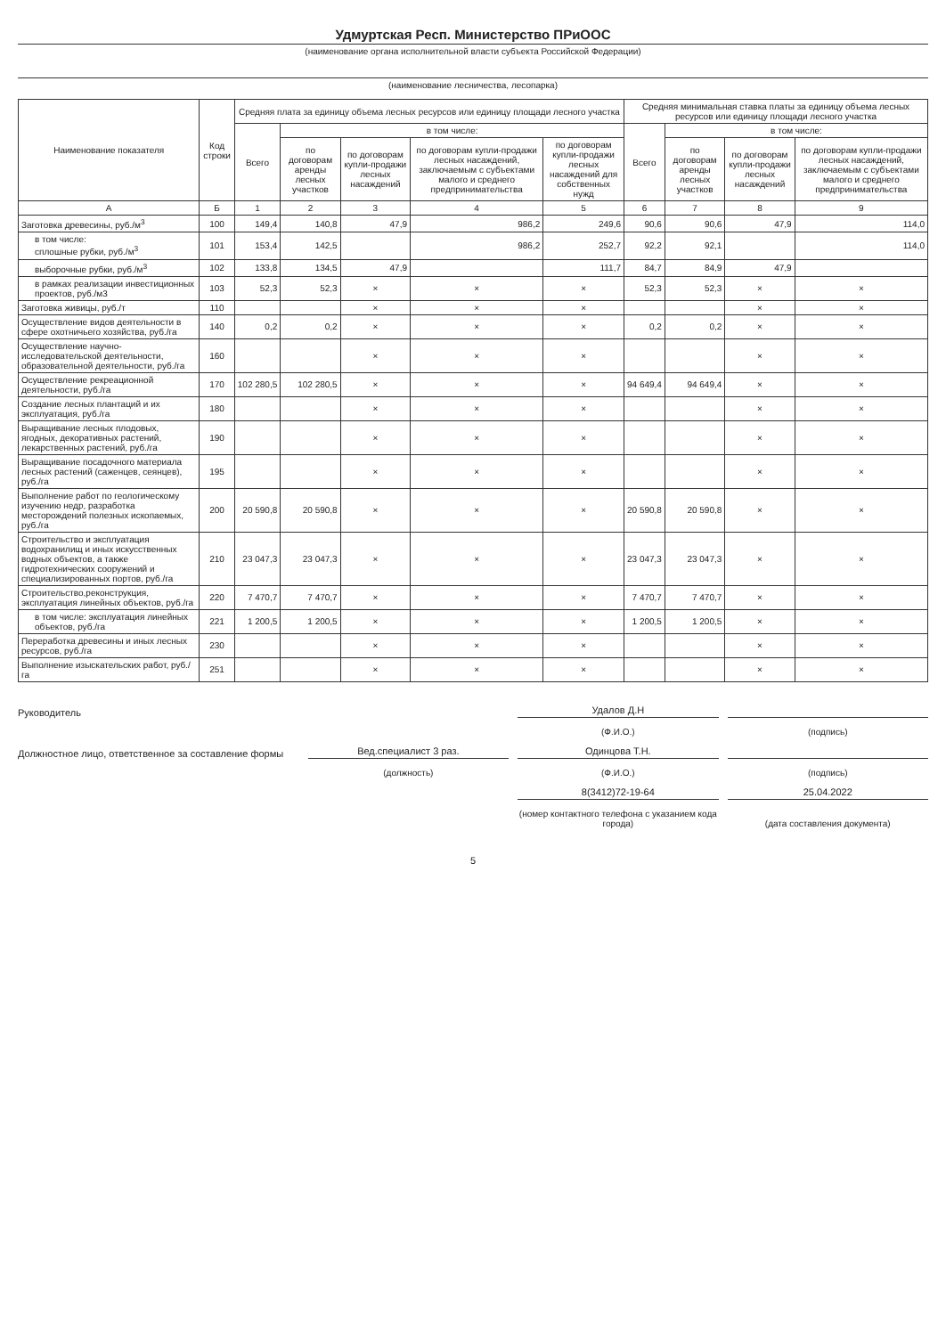Удмуртская Респ. Министерство ПРиООС
(наименование органа исполнительной власти субъекта Российской Федерации)
(наименование лесничества, лесопарка)
| Наименование показателя | Код строки | Средняя плата за единицу объема лесных ресурсов или единицу площади лесного участка | | | | | Средняя минимальная ставка платы за единицу объема лесных ресурсов или единицу площади лесного участка | | | |
| --- | --- | --- | --- | --- | --- | --- | --- | --- | --- | --- |
| | | Всего | в том числе: | | | | Всего | в том числе: | | |
| | | | по договорам аренды лесных участков | по договорам купли-продажи лесных насаждений | по договорам купли-продажи лесных насаждений, заключаемым с субъектами малого и среднего предпринимательства | по договорам купли-продажи лесных насаждений для собственных нужд | | по договорам аренды лесных участков | по договорам купли-продажи лесных насаждений | по договорам купли-продажи лесных насаждений, заключаемым с субъектами малого и среднего предпринимательства |
| А | Б | 1 | 2 | 3 | 4 | 5 | 6 | 7 | 8 | 9 |
| Заготовка древесины, руб./м<sup>3</sup> | 100 | 149,4 | 140,8 | 47,9 | 986,2 | 249,6 | 90,6 | 90,6 | 47,9 | 114,0 |
| в том числе: сплошные рубки, руб./м<sup>3</sup> | 101 | 153,4 | 142,5 | | 986,2 | 252,7 | 92,2 | 92,1 | | 114,0 |
| выборочные рубки, руб./м<sup>3</sup> | 102 | 133,8 | 134,5 | 47,9 | | 111,7 | 84,7 | 84,9 | 47,9 | |
| в рамках реализации инвестиционных проектов, руб./м3 | 103 | 52,3 | 52,3 | × | × | × | 52,3 | 52,3 | × | × |
| Заготовка живицы, руб./т | 110 | | | × | × | × | | | × | × |
| Осуществление видов деятельности в сфере охотничьего хозяйства, руб./га | 140 | 0,2 | 0,2 | × | × | × | 0,2 | 0,2 | × | × |
| Осуществление научно-исследовательской деятельности, образовательной деятельности, руб./га | 160 | | | × | × | × | | | × | × |
| Осуществление рекреационной деятельности, руб./га | 170 | 102 280,5 | 102 280,5 | × | × | × | 94 649,4 | 94 649,4 | × | × |
| Создание лесных плантаций и их эксплуатация, руб./га | 180 | | | × | × | × | | | × | × |
| Выращивание лесных плодовых, ягодных, декоративных растений, лекарственных растений, руб./га | 190 | | | × | × | × | | | × | × |
| Выращивание посадочного материала лесных растений (саженцев, сеянцев), руб./га | 195 | | | × | × | × | | | × | × |
| Выполнение работ по геологическому изучению недр, разработка месторождений полезных ископаемых, руб./га | 200 | 20 590,8 | 20 590,8 | × | × | × | 20 590,8 | 20 590,8 | × | × |
| Строительство и эксплуатация водохранилищ и иных искусственных водных объектов, а также гидротехнических сооружений и специализированных портов, руб./га | 210 | 23 047,3 | 23 047,3 | × | × | × | 23 047,3 | 23 047,3 | × | × |
| Строительство,реконструкция, эксплуатация линейных объектов, руб./га | 220 | 7 470,7 | 7 470,7 | × | × | × | 7 470,7 | 7 470,7 | × | × |
| в том числе: эксплуатация линейных объектов, руб./га | 221 | 1 200,5 | 1 200,5 | × | × | × | 1 200,5 | 1 200,5 | × | × |
| Переработка древесины и иных лесных ресурсов, руб./га | 230 | | | × | × | × | | | × | × |
| Выполнение изыскательских работ, руб./га | 251 | | | × | × | × | | | × | × |
Руководитель
Удалов Д.Н
(Ф.И.О.)
(подпись)
Должностное лицо, ответственное за составление формы
Вед.специалист 3 раз.
Одинцова Т.Н.
(должность)
(Ф.И.О.)
(подпись)
8(3412)72-19-64
25.04.2022
(номер контактного телефона с указанием кода города)
(дата составления документа)
5